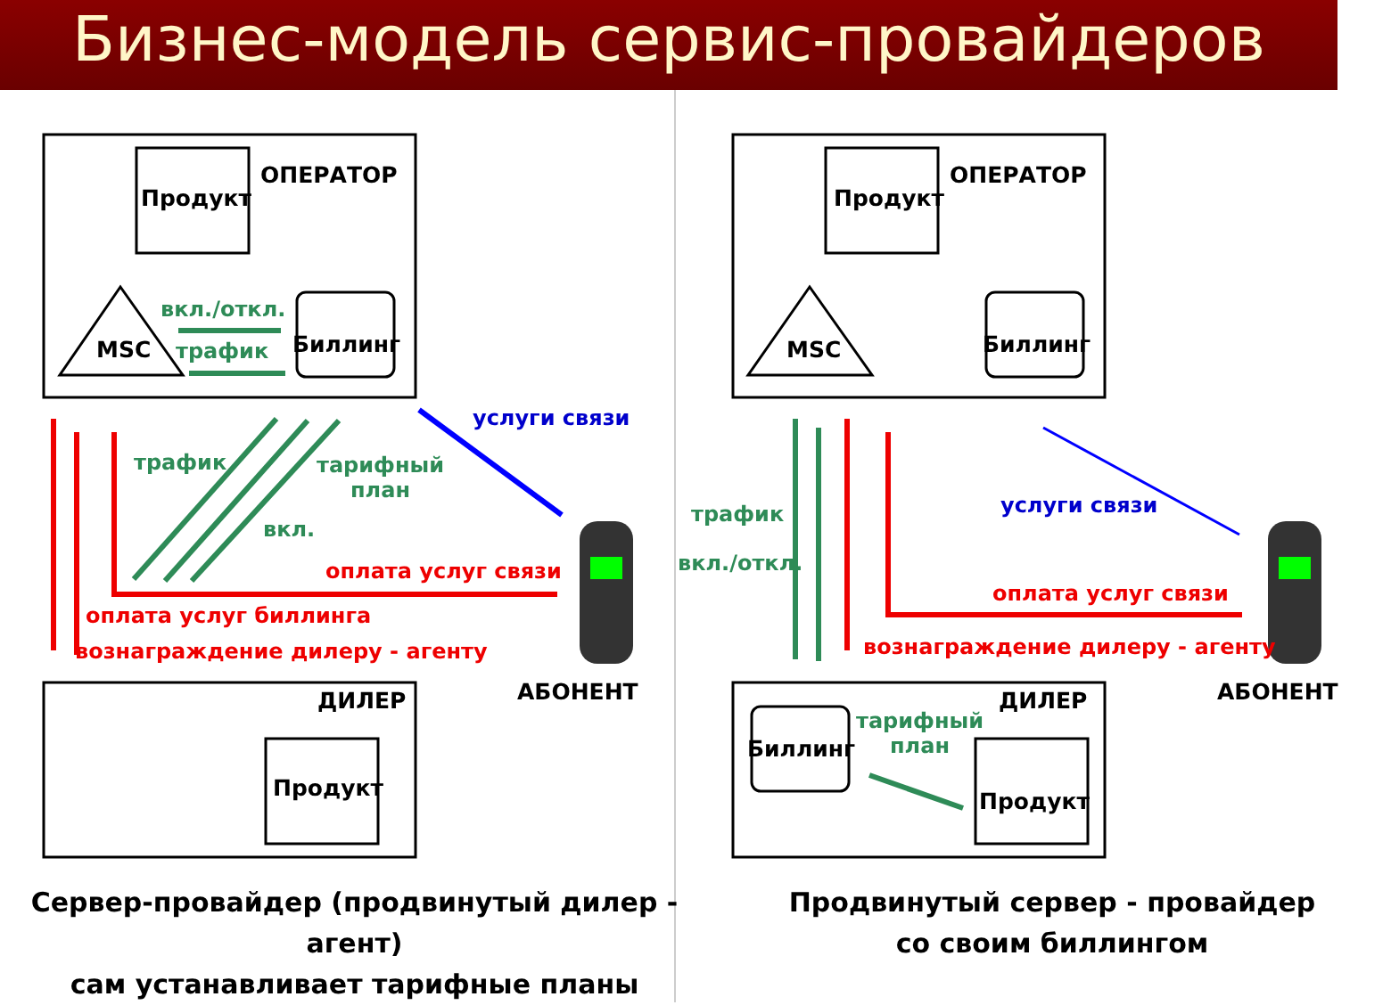Бизнес-модель сервис-провайдеров
ОПЕРАТОР
Продукт
вкл./откл.
MSC трафик Биллинг
услуги связи
трафик тарифный
план
вкл.
оплата услуг связи
оплата услуг биллинга
вознаграждение дилеру - агенту
АБОНЕНТ ДИЛЕР
Продукт
ОПЕРАТОР
Продукт
MSC Биллинг
трафик услуги связи
вкл./откл.
оплата услуг связи
вознаграждение дилеру - агенту
АБОНЕНТ ДИЛЕР
тарифный
план Биллинг
Продукт
Сервер-провайдер (продвинутый дилер - агент)
сам устанавливает тарифные планы
Продвинутый сервер - провайдер
со своим биллингом